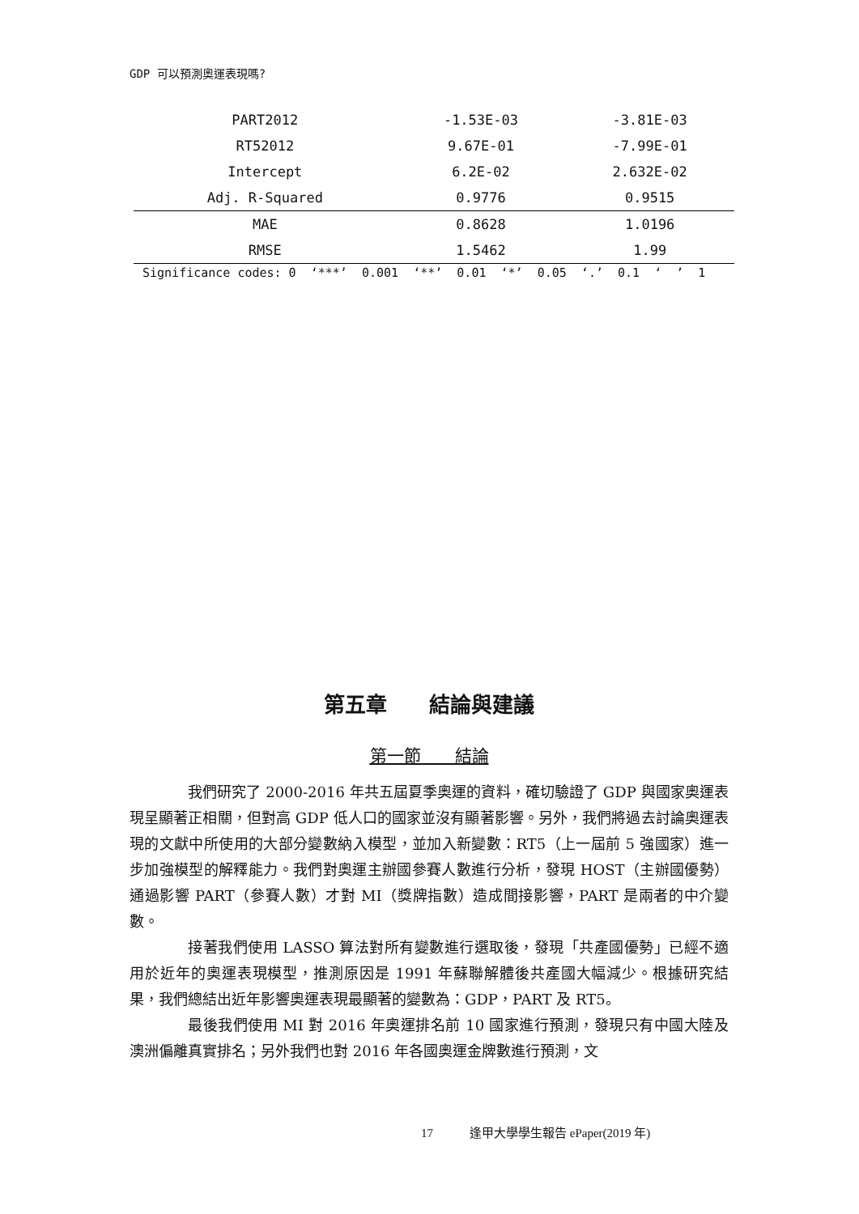GDP 可以預測奧運表現嗎?
| PART2012 | -1.53E-03 | -3.81E-03 |
| RT52012 | 9.67E-01 | -7.99E-01 |
| Intercept | 6.2E-02 | 2.632E-02 |
| Adj. R-Squared | 0.9776 | 0.9515 |
| MAE | 0.8628 | 1.0196 |
| RMSE | 1.5462 | 1.99 |
Significance codes: 0 ‘***’ 0.001 ‘**’ 0.01 ‘*’ 0.05 ‘.’ 0.1 ‘ ’ 1
第五章　　結論與建議
第一節　　結論
我們研究了 2000-2016 年共五屆夏季奧運的資料，確切驗證了 GDP 與國家奧運表現呈顯著正相關，但對高 GDP 低人口的國家並沒有顯著影響。另外，我們將過去討論奧運表現的文獻中所使用的大部分變數納入模型，並加入新變數：RT5（上一屆前 5 強國家）進一步加強模型的解釋能力。我們對奧運主辦國參賽人數進行分析，發現 HOST（主辦國優勢）通過影響 PART（參賽人數）才對 MI（獎牌指數）造成間接影響，PART 是兩者的中介變數。
接著我們使用 LASSO 算法對所有變數進行選取後，發現「共產國優勢」已經不適用於近年的奧運表現模型，推測原因是 1991 年蘇聯解體後共產國大幅減少。根據研究結果，我們總結出近年影響奧運表現最顯著的變數為：GDP，PART 及 RT5。
最後我們使用 MI 對 2016 年奧運排名前 10 國家進行預測，發現只有中國大陸及澳洲偏離真實排名；另外我們也對 2016 年各國奧運金牌數進行預測，文
17　　　逢甲大學學生報告 ePaper(2019 年)